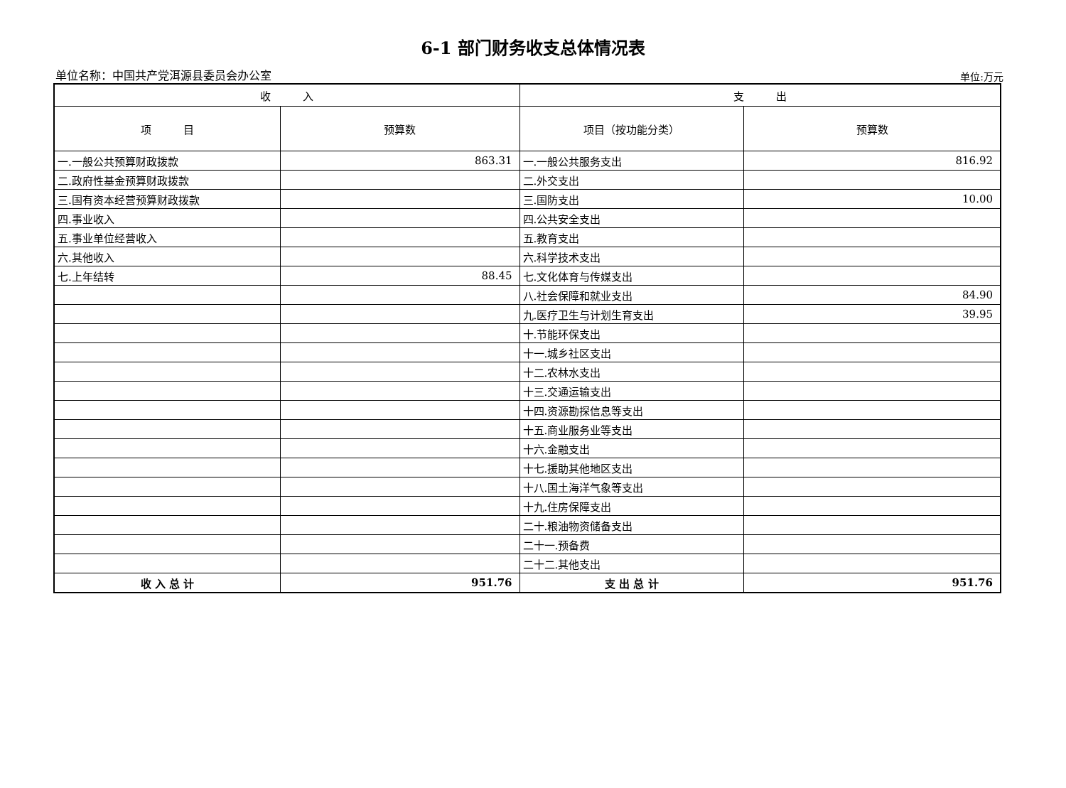6-1 部门财务收支总体情况表
单位名称：中国共产党洱源县委员会办公室 单位:万元
| 收 入 | | 支 出 | |
| --- | --- | --- | --- |
| 项 目 | 预算数 | 项目（按功能分类） | 预算数 |
| 一.一般公共预算财政拨款 | 863.31 | 一.一般公共服务支出 | 816.92 |
| 二.政府性基金预算财政拨款 | | 二.外交支出 | |
| 三.国有资本经营预算财政拨款 | | 三.国防支出 | 10.00 |
| 四.事业收入 | | 四.公共安全支出 | |
| 五.事业单位经营收入 | | 五.教育支出 | |
| 六.其他收入 | | 六.科学技术支出 | |
| 七.上年结转 | 88.45 | 七.文化体育与传媒支出 | |
| | | 八.社会保障和就业支出 | 84.90 |
| | | 九.医疗卫生与计划生育支出 | 39.95 |
| | | 十.节能环保支出 | |
| | | 十一.城乡社区支出 | |
| | | 十二.农林水支出 | |
| | | 十三.交通运输支出 | |
| | | 十四.资源勘探信息等支出 | |
| | | 十五.商业服务业等支出 | |
| | | 十六.金融支出 | |
| | | 十七.援助其他地区支出 | |
| | | 十八.国土海洋气象等支出 | |
| | | 十九.住房保障支出 | |
| | | 二十.粮油物资储备支出 | |
| | | 二十一.预备费 | |
| | | 二十二.其他支出 | |
| 收 入 总 计 | 951.76 | 支 出 总 计 | 951.76 |